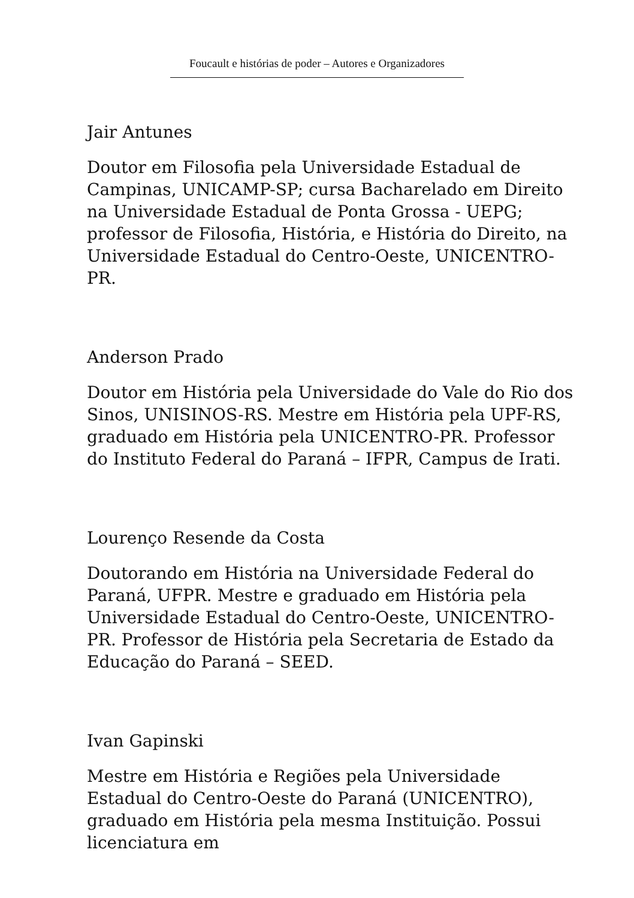Foucault e histórias de poder – Autores e Organizadores
Jair Antunes
Doutor em Filosofia pela Universidade Estadual de Campinas, UNICAMP-SP; cursa Bacharelado em Direito na Universidade Estadual de Ponta Grossa - UEPG; professor de Filosofia, História, e História do Direito, na Universidade Estadual do Centro-Oeste, UNICENTRO-PR.
Anderson Prado
Doutor em História pela Universidade do Vale do Rio dos Sinos, UNISINOS-RS. Mestre em História pela UPF-RS, graduado em História pela UNICENTRO-PR. Professor do Instituto Federal do Paraná – IFPR, Campus de Irati.
Lourenço Resende da Costa
Doutorando em História na Universidade Federal do Paraná, UFPR. Mestre e graduado em História pela Universidade Estadual do Centro-Oeste, UNICENTRO-PR. Professor de História pela Secretaria de Estado da Educação do Paraná – SEED.
Ivan Gapinski
Mestre em História e Regiões pela Universidade Estadual do Centro-Oeste do Paraná (UNICENTRO), graduado em História pela mesma Instituição. Possui licenciatura em